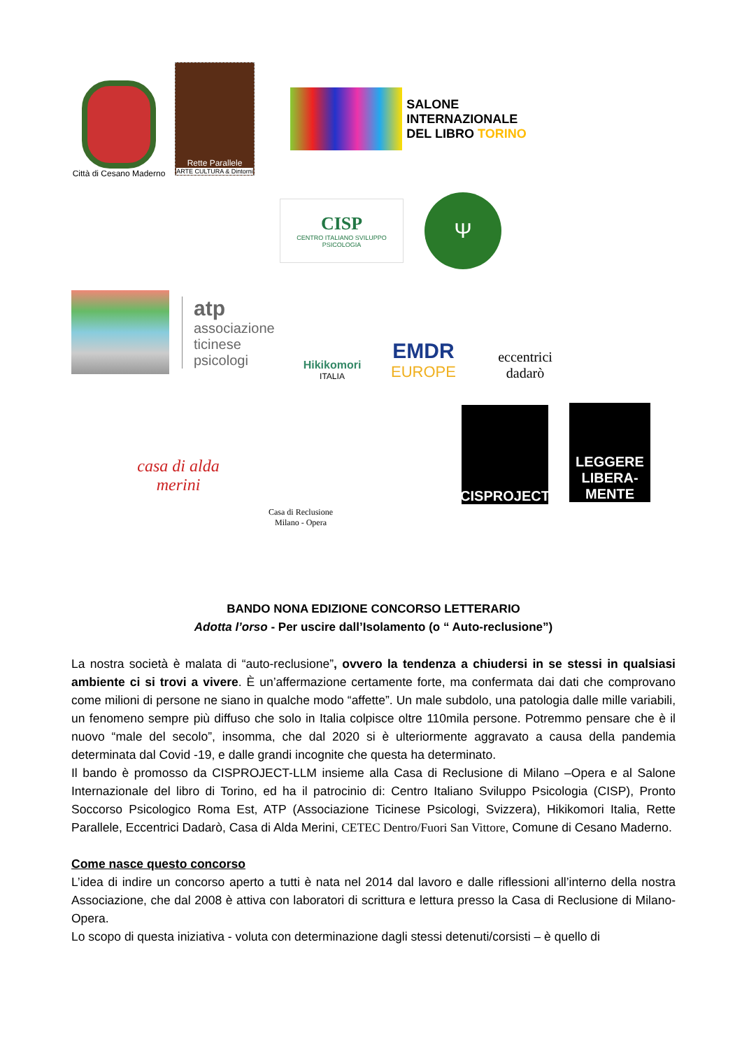Città di Cesano Maderno
Rette Parallele
ARTE CULTURA & Dintorni
SALONE
INTERNAZIONALE
DEL LIBRO TORINO
CISP
CENTRO ITALIANO SVILUPPO PSICOLOGIA
Ψ
atp
associazione ticinese psicologi
Hikikomori
ITALIA
EMDR
EUROPE
eccentrici dadarò
casa di alda merini
Casa di Reclusione
Milano - Opera
CISPROJECT
LEGGERE
LIBERA-MENTE
BANDO NONA EDIZIONE CONCORSO LETTERARIO
Adotta l’orso - Per uscire dall’Isolamento (o “ Auto-reclusione”)
La nostra società è malata di “auto-reclusione”, ovvero la tendenza a chiudersi in se stessi in qualsiasi ambiente ci si trovi a vivere. È un’affermazione certamente forte, ma confermata dai dati che comprovano come milioni di persone ne siano in qualche modo “affette”. Un male subdolo, una patologia dalle mille variabili, un fenomeno sempre più diffuso che solo in Italia colpisce oltre 110mila persone. Potremmo pensare che è il nuovo “male del secolo”, insomma, che dal 2020 si è ulteriormente aggravato a causa della pandemia determinata dal Covid -19, e dalle grandi incognite che questa ha determinato.
Il bando è promosso da CISPROJECT-LLM insieme alla Casa di Reclusione di Milano –Opera e al Salone Internazionale del libro di Torino, ed ha il patrocinio di: Centro Italiano Sviluppo Psicologia (CISP), Pronto Soccorso Psicologico Roma Est, ATP (Associazione Ticinese Psicologi, Svizzera), Hikikomori Italia, Rette Parallele, Eccentrici Dadarò, Casa di Alda Merini, CETEC Dentro/Fuori San Vittore, Comune di Cesano Maderno.
Come nasce questo concorso
L’idea di indire un concorso aperto a tutti è nata nel 2014 dal lavoro e dalle riflessioni all’interno della nostra Associazione, che dal 2008 è attiva con laboratori di scrittura e lettura presso la Casa di Reclusione di Milano-Opera.
Lo scopo di questa iniziativa - voluta con determinazione dagli stessi detenuti/corsisti – è quello di